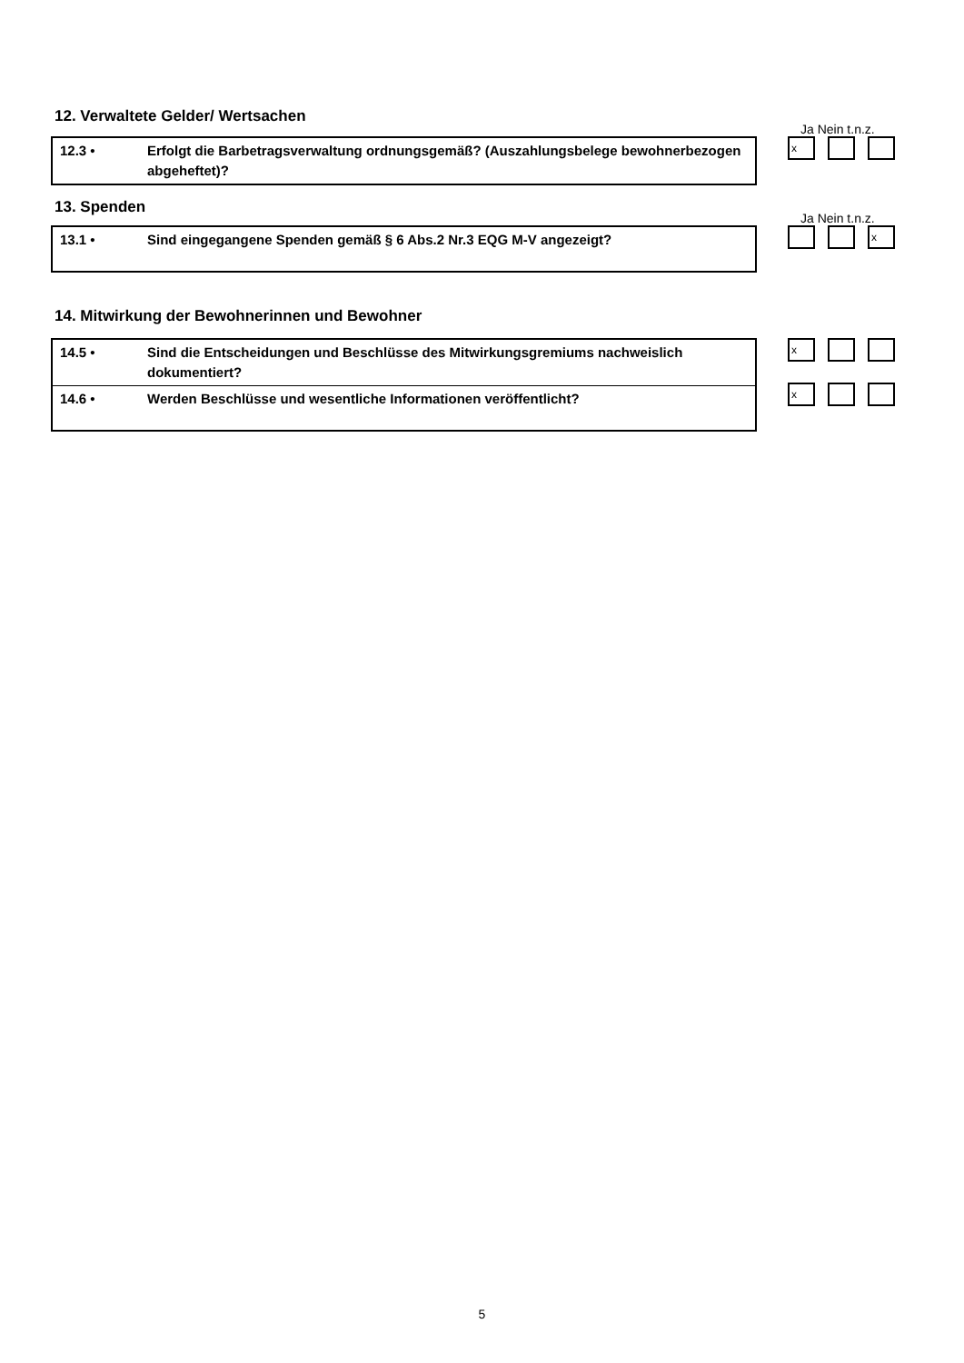12. Verwaltete Gelder/ Wertsachen
Ja Nein t.n.z.
| 12.3 • | Erfolgt die Barbetragsverwaltung ordnungsgemäß? (Auszahlungsbelege bewohnerbezogen abgeheftet)? |
x
13. Spenden
Ja Nein t.n.z.
| 13.1 • | Sind eingegangene Spenden gemäß § 6 Abs.2 Nr.3 EQG M-V angezeigt? |
x
14. Mitwirkung der Bewohnerinnen und Bewohner
| 14.5 • | Sind die Entscheidungen und Beschlüsse des Mitwirkungsgremiums nachweislich dokumentiert? |
| 14.6 • | Werden Beschlüsse und wesentliche Informationen veröffentlicht? |
x
x
5